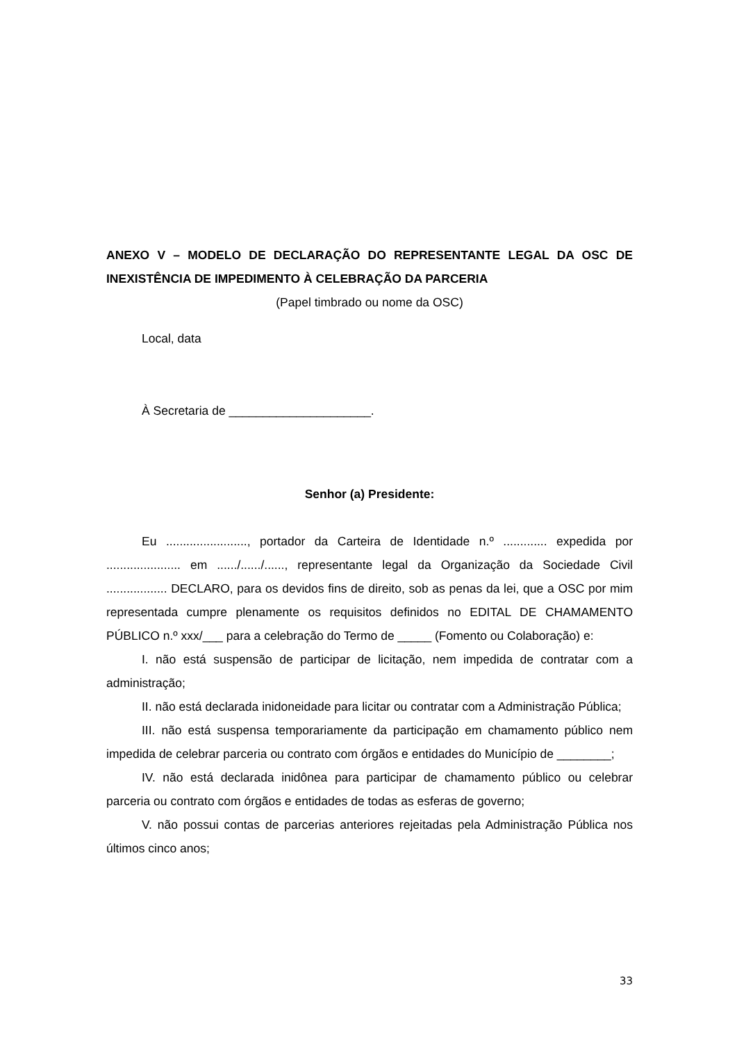ANEXO V – MODELO DE DECLARAÇÃO DO REPRESENTANTE LEGAL DA OSC DE INEXISTÊNCIA DE IMPEDIMENTO À CELEBRAÇÃO DA PARCERIA
(Papel timbrado ou nome da OSC)
Local, data
À Secretaria de _____________________.
Senhor (a) Presidente:
Eu ........................, portador da Carteira de Identidade n.º ............. expedida por ...................... em ....../....../......, representante legal da Organização da Sociedade Civil .................. DECLARO, para os devidos fins de direito, sob as penas da lei, que a OSC por mim representada cumpre plenamente os requisitos definidos no EDITAL DE CHAMAMENTO PÚBLICO n.º xxx/___ para a celebração do Termo de _____ (Fomento ou Colaboração) e:
I. não está suspensão de participar de licitação, nem impedida de contratar com a administração;
II. não está declarada inidoneidade para licitar ou contratar com a Administração Pública;
III. não está suspensa temporariamente da participação em chamamento público nem impedida de celebrar parceria ou contrato com órgãos e entidades do Município de ________;
IV. não está declarada inidônea para participar de chamamento público ou celebrar parceria ou contrato com órgãos e entidades de todas as esferas de governo;
V. não possui contas de parcerias anteriores rejeitadas pela Administração Pública nos últimos cinco anos;
33